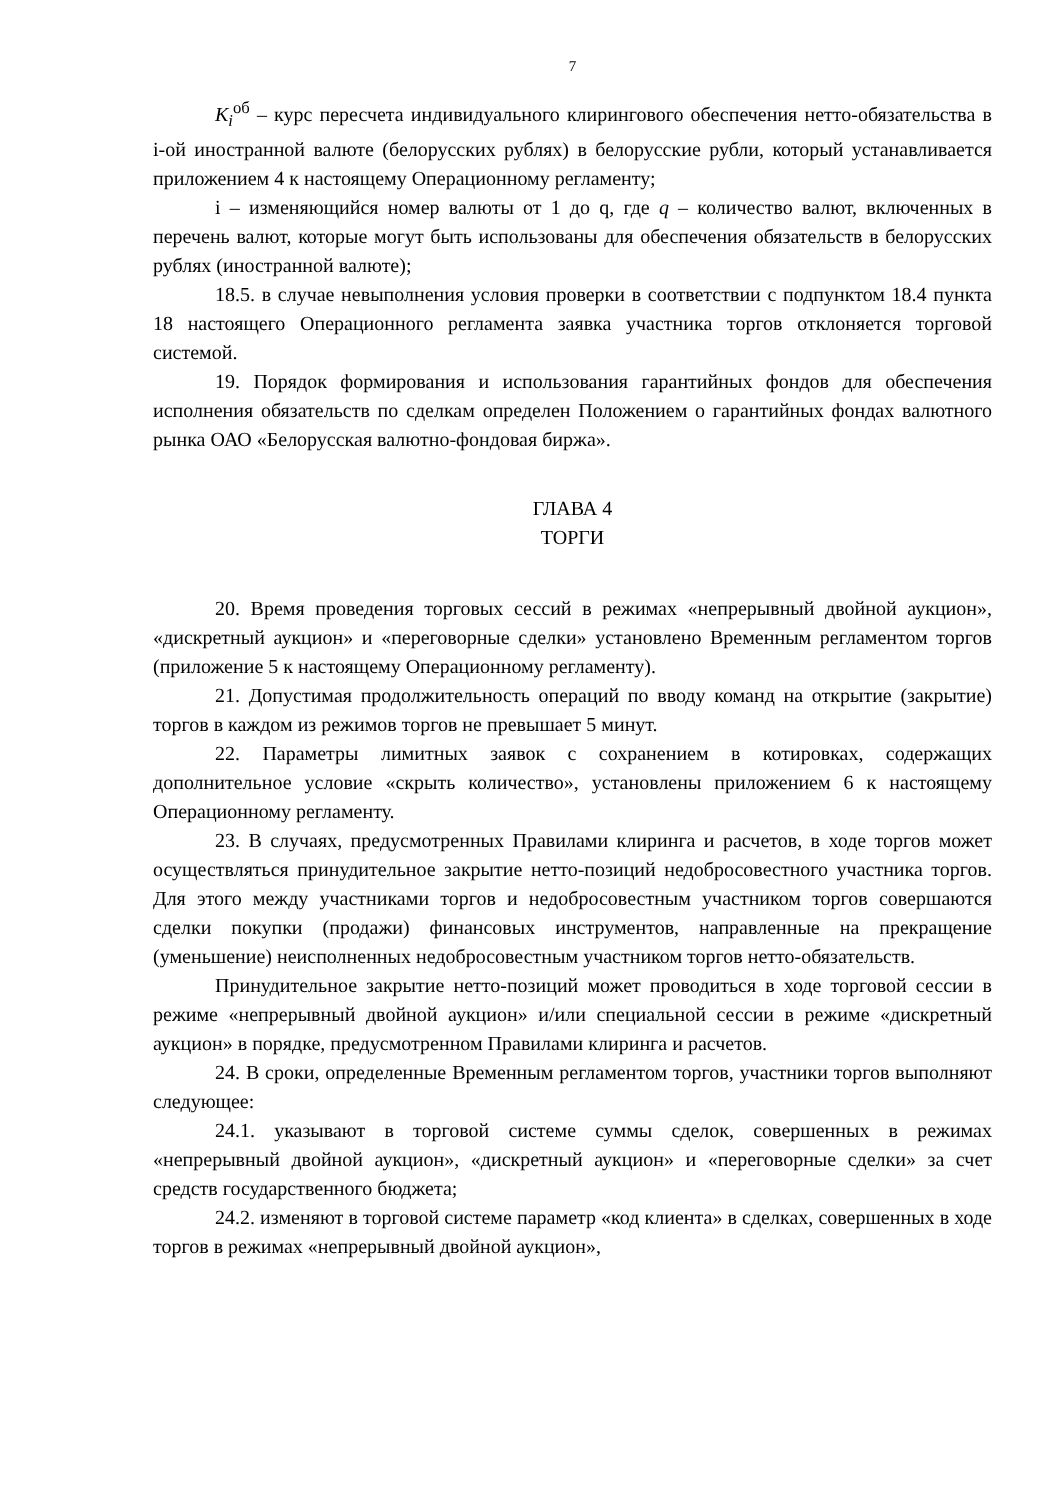7
K<sub>i</sub><sup>об</sup> – курс пересчета индивидуального клирингового обеспечения нетто-обязательства в i-ой иностранной валюте (белорусских рублях) в белорусские рубли, который устанавливается приложением 4 к настоящему Операционному регламенту;
i – изменяющийся номер валюты от 1 до q, где q – количество валют, включенных в перечень валют, которые могут быть использованы для обеспечения обязательств в белорусских рублях (иностранной валюте);
18.5. в случае невыполнения условия проверки в соответствии с подпунктом 18.4 пункта 18 настоящего Операционного регламента заявка участника торгов отклоняется торговой системой.
19. Порядок формирования и использования гарантийных фондов для обеспечения исполнения обязательств по сделкам определен Положением о гарантийных фондах валютного рынка ОАО «Белорусская валютно-фондовая биржа».
ГЛАВА 4
ТОРГИ
20. Время проведения торговых сессий в режимах «непрерывный двойной аукцион», «дискретный аукцион» и «переговорные сделки» установлено Временным регламентом торгов (приложение 5 к настоящему Операционному регламенту).
21. Допустимая продолжительность операций по вводу команд на открытие (закрытие) торгов в каждом из режимов торгов не превышает 5 минут.
22. Параметры лимитных заявок с сохранением в котировках, содержащих дополнительное условие «скрыть количество», установлены приложением 6 к настоящему Операционному регламенту.
23. В случаях, предусмотренных Правилами клиринга и расчетов, в ходе торгов может осуществляться принудительное закрытие нетто-позиций недобросовестного участника торгов. Для этого между участниками торгов и недобросовестным участником торгов совершаются сделки покупки (продажи) финансовых инструментов, направленные на прекращение (уменьшение) неисполненных недобросовестным участником торгов нетто-обязательств.
Принудительное закрытие нетто-позиций может проводиться в ходе торговой сессии в режиме «непрерывный двойной аукцион» и/или специальной сессии в режиме «дискретный аукцион» в порядке, предусмотренном Правилами клиринга и расчетов.
24. В сроки, определенные Временным регламентом торгов, участники торгов выполняют следующее:
24.1. указывают в торговой системе суммы сделок, совершенных в режимах «непрерывный двойной аукцион», «дискретный аукцион» и «переговорные сделки» за счет средств государственного бюджета;
24.2. изменяют в торговой системе параметр «код клиента» в сделках, совершенных в ходе торгов в режимах «непрерывный двойной аукцион»,